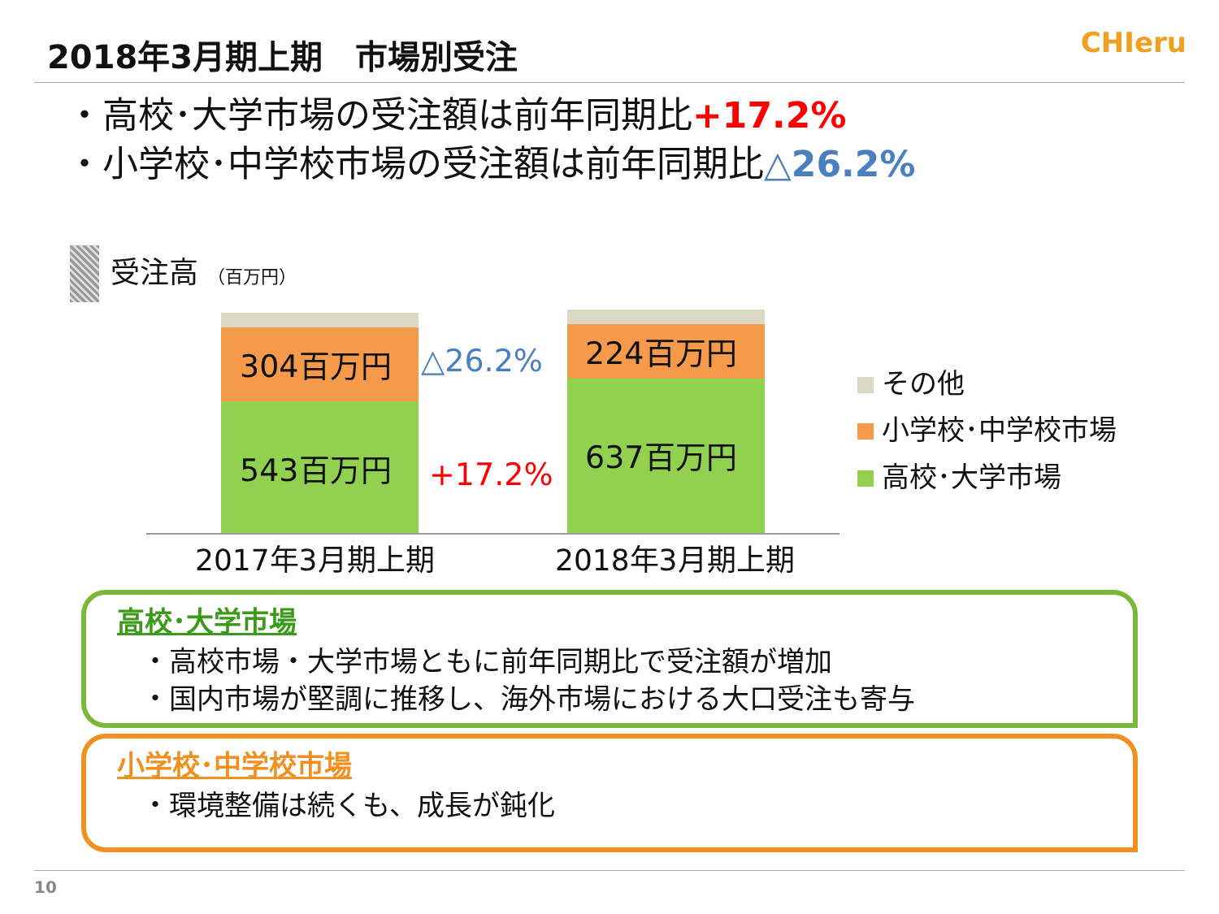2018年3月期上期　市場別受注 CHIeru
・高校･大学市場の受注額は前年同期比+17.2%
・小学校･中学校市場の受注額は前年同期比△26.2%
受注高 （百万円）
304百万円
543百万円
224百万円
637百万円
△26.2%
+17.2%
2017年3月期上期 2018年3月期上期
その他
小学校･中学校市場
高校･大学市場
高校･大学市場
・高校市場・大学市場ともに前年同期比で受注額が増加
・国内市場が堅調に推移し、海外市場における大口受注も寄与
小学校･中学校市場
・環境整備は続くも、成長が鈍化
10